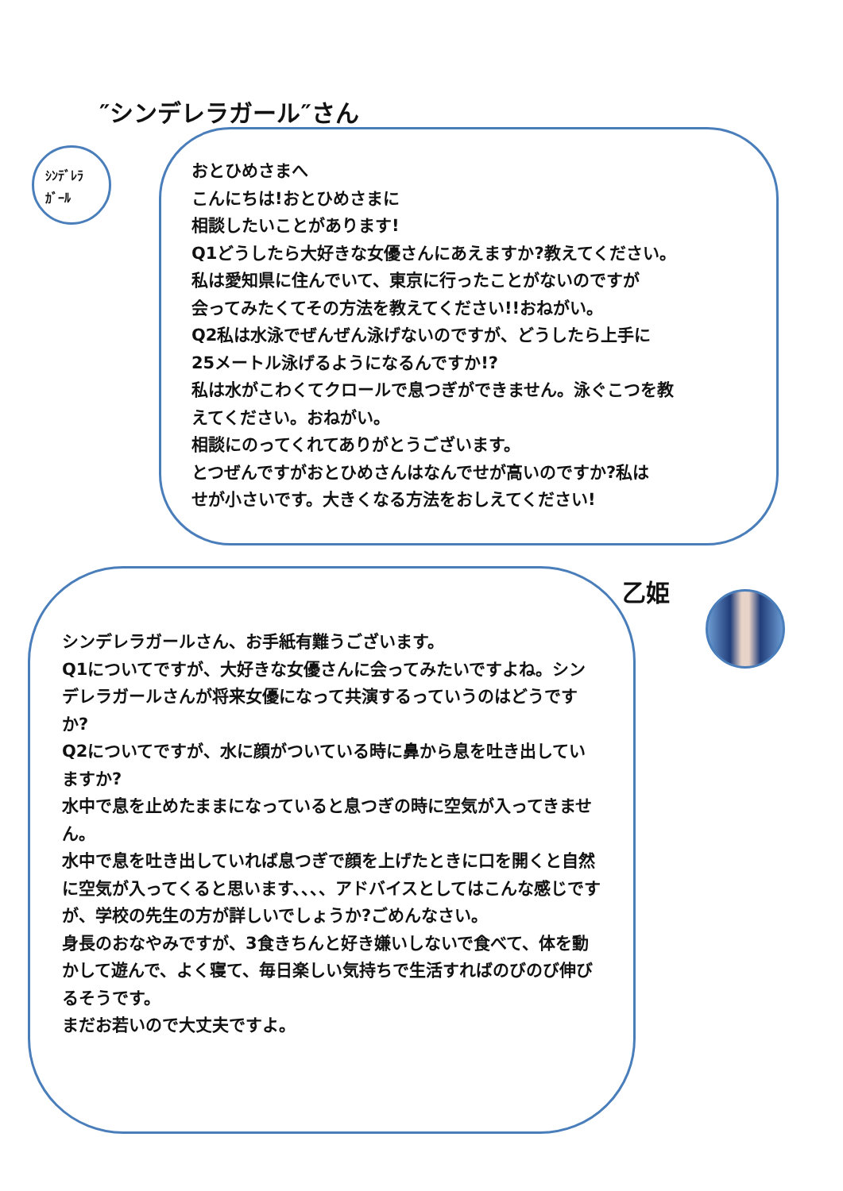″シンデレラガール″さん
ｼﾝﾃﾞﾚﾗ
ｶﾞｰﾙ
おとひめさまへ
こんにちは!おとひめさまに
相談したいことがあります!
Q1どうしたら大好きな女優さんにあえますか?教えてください。
私は愛知県に住んでいて、東京に行ったことがないのですが
会ってみたくてその方法を教えてください!!おねがい。
Q2私は水泳でぜんぜん泳げないのですが、どうしたら上手に
25メートル泳げるようになるんですか!?
私は水がこわくてクロールで息つぎができません。泳ぐこつを教
えてください。おねがい。
相談にのってくれてありがとうございます。
とつぜんですがおとひめさんはなんでせが高いのですか?私は
せが小さいです。大きくなる方法をおしえてください!
シンデレラガールさん、お手紙有難うございます。
Q1についてですが、大好きな女優さんに会ってみたいですよね。シンデレラガールさんが将来女優になって共演するっていうのはどうですか?
Q2についてですが、水に顔がついている時に鼻から息を吐き出していますか?
水中で息を止めたままになっていると息つぎの時に空気が入ってきません。
水中で息を吐き出していれば息つぎで顔を上げたときに口を開くと自然に空気が入ってくると思います、、、、アドバイスとしてはこんな感じですが、学校の先生の方が詳しいでしょうか?ごめんなさい。
身長のおなやみですが、3食きちんと好き嫌いしないで食べて、体を動かして遊んで、よく寝て、毎日楽しい気持ちで生活すればのびのび伸びるそうです。
まだお若いので大丈夫ですよ。
乙姫